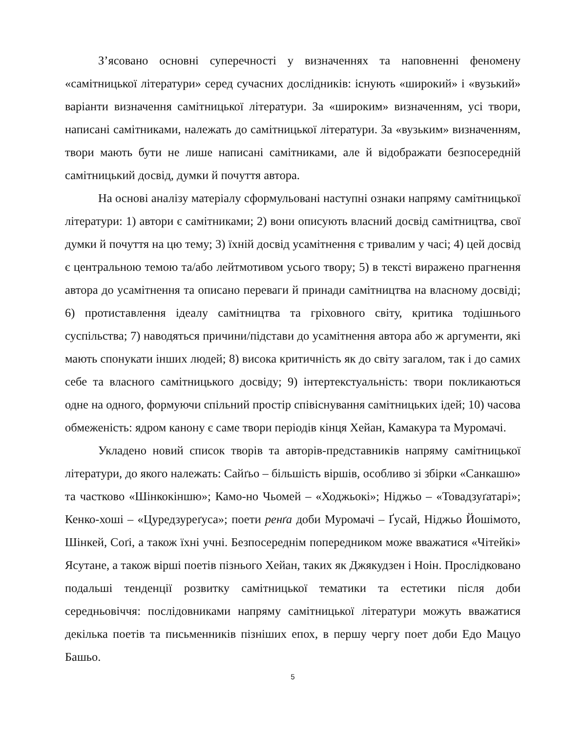З’ясовано основні суперечності у визначеннях та наповненні феномену «самітницької літератури» серед сучасних дослідників: існують «широкий» і «вузький» варіанти визначення самітницької літератури. За «широким» визначенням, усі твори, написані самітниками, належать до самітницької літератури. За «вузьким» визначенням, твори мають бути не лише написані самітниками, але й відображати безпосередній самітницький досвід, думки й почуття автора.
На основі аналізу матеріалу сформульовані наступні ознаки напряму самітницької літератури: 1) автори є самітниками; 2) вони описують власний досвід самітництва, свої думки й почуття на цю тему; 3) їхній досвід усамітнення є тривалим у часі; 4) цей досвід є центральною темою та/або лейтмотивом усього твору; 5) в тексті виражено прагнення автора до усамітнення та описано переваги й принади самітництва на власному досвіді; 6) протиставлення ідеалу самітництва та гріховного світу, критика тодішнього суспільства; 7) наводяться причини/підстави до усамітнення автора або ж аргументи, які мають спонукати інших людей; 8) висока критичність як до світу загалом, так і до самих себе та власного самітницького досвіду; 9) інтертекстуальність: твори покликаються одне на одного, формуючи спільний простір співіснування самітницьких ідей; 10) часова обмеженість: ядром канону є саме твори періодів кінця Хейан, Камакура та Муромачі.
Укладено новий список творів та авторів-представників напряму самітницької літератури, до якого належать: Сайґьо – більшість віршів, особливо зі збірки «Санкашю» та частково «Шінкокіншю»; Камо-но Чьомей – «Ходжьокі»; Ніджьо – «Товадзуґатарі»; Кенко-хоші – «Цуредзуреґуса»; поети ренґа доби Муромачі – Ґусай, Ніджьо Йошімото, Шінкей, Соґі, а також їхні учні. Безпосереднім попередником може вважатися «Чітейкі» Ясутане, а також вірші поетів пізнього Хейан, таких як Джякудзен і Ноін. Прослідковано подальші тенденції розвитку самітницької тематики та естетики після доби середньовіччя: послідовниками напряму самітницької літератури можуть вважатися декілька поетів та письменників пізніших епох, в першу чергу поет доби Едо Мацуо Башьо.
5